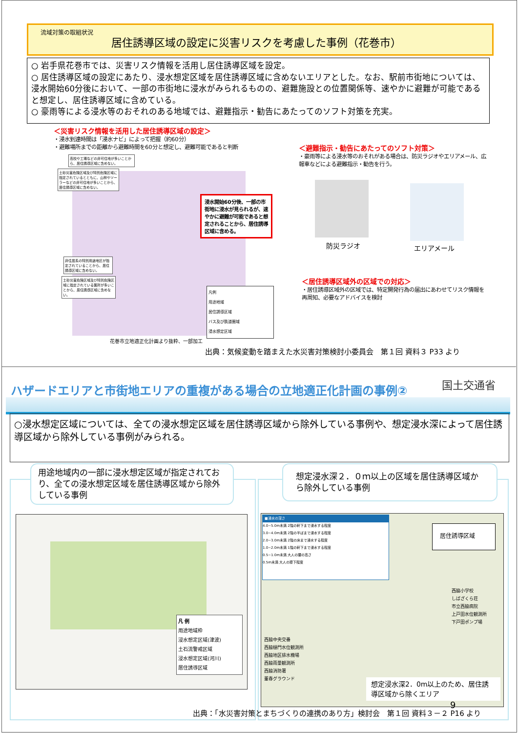流域対策の取組状況
居住誘導区域の設定に災害リスクを考慮した事例（花巻市）
○ 岩手県花巻市では、災害リスク情報を活用し居住誘導区域を設定。
○ 居住誘導区域の設定にあたり、浸水想定区域を居住誘導区域に含めないエリアとした。なお、駅前市街地については、浸水開始60分後において、一部の市街地に浸水がみられるものの、避難施設との位置関係等、速やかに避難が可能であると想定し、居住誘導区域に含めている。
○ 豪雨等による浸水等のおそれのある地域では、避難指示・勧告にあたってのソフト対策を充実。
＜災害リスク情報を活用した居住誘導区域の設定＞
・浸水到達時間は「浸水ナビ」によって把握（約60分）
・避難場所までの距離から避難時間を60分と想定し、避難可能であると判断
高校や工場などの非可住地が多いことから、居住誘導区域に含めない。
土砂災害危険区域及び特別危険区域に指定されているとともに、山林やソーラーなどの非可住地が多いことから、居住誘導区域に含めない。
非住居系の特別用途地区が指定されていることから、居住誘導区域に含めない。
土砂災害危険区域及び特別危険区域に指定されている箇所が多いことから、居住誘導区域に含めない。
浸水開始60分後、一部の市街地に浸水が見られるが、速やかに避難が可能であると想定されることから、居住誘導区域に含める。
凡例
用途地域
居住誘導区域
バス及び鉄道圏域
浸水想定区域
花巻市立地適正化計画より抜粋、一部加工
出典：気候変動を踏まえた水災害対策検討小委員会　第１回 資料３ P33 より
＜避難指示・勧告にあたってのソフト対策＞
・豪雨等による浸水等のおそれがある場合は、防災ラジオやエリアメール、広報車などによる避難指示・勧告を行う。
防災ラジオ エリアメール
＜居住誘導区域外の区域での対応＞
・居住誘導区域外の区域では、特定開発行為の届出にあわせてリスク情報を再周知、必要なアドバイスを検討
ハザードエリアと市街地エリアの重複がある場合の立地適正化計画の事例②
国土交通省
○浸水想定区域については、全ての浸水想定区域を居住誘導区域から除外している事例や、想定浸水深によって居住誘導区域から除外している事例がみられる。
用途地域内の一部に浸水想定区域が指定されており、全ての浸水想定区域を居住誘導区域から除外している事例
想定浸水深２．０ｍ以上の区域を居住誘導区域から除外している事例
凡 例
用途地域枠
浸水想定区域(津波)
土石流警戒区域
浸水想定区域(河川)
居住誘導区域
■浸水の深さ
4.0~5.0m未満 2階の軒下まで浸水する程度
3.0~4.0m未満 2階の半ばまで浸水する程度
2.0~3.0m未満 2階の床まで浸水する程度
1.0~2.0m未満 1階の軒下まで浸水する程度
0.5~1.0m未満 大人の腰の高さ
0.5m未満 大人の膝下程度
居住誘導区域
西脇中央交番
西脇樋門水位観測所
西脇地区排水機場
西脇雨量観測所
西脇消防署
董春グラウンド
西脇小学校
しばざくら荘
市立西脇病院
上戸田水位観測所
下戸田ポンプ場
想定浸水深2．0m以上のため、居住誘導区域から除くエリア
出典：「水災害対策とまちづくりの連携のあり方」検討会　第１回 資料３－２ P16 より
9